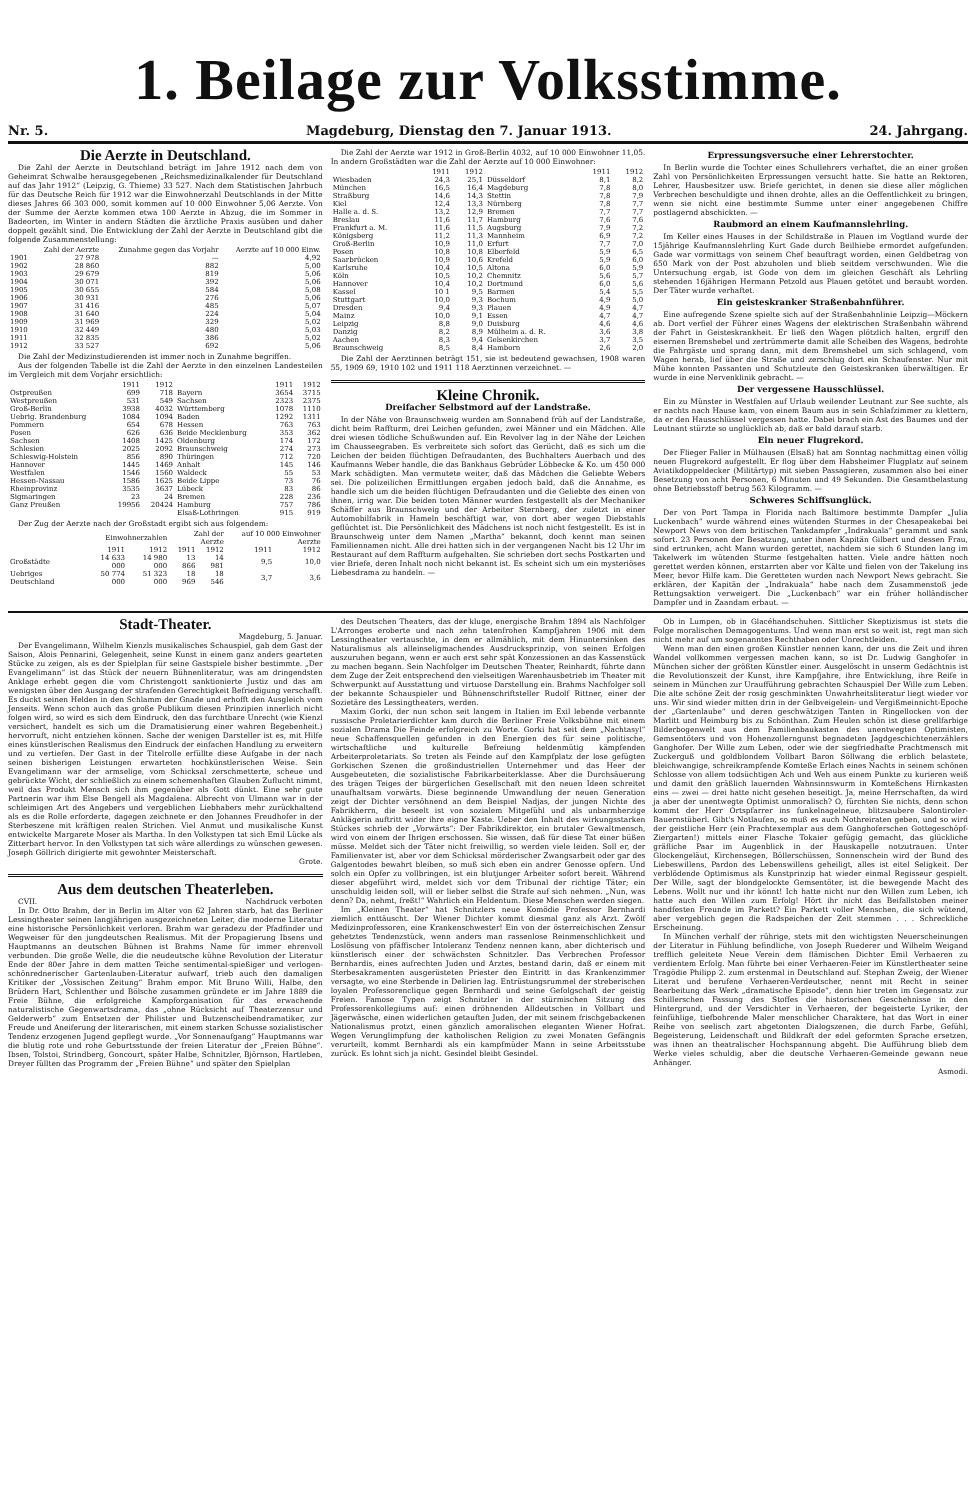1. Beilage zur Volksstimme.
Nr. 5. Magdeburg, Dienstag den 7. Januar 1913. 24. Jahrgang.
Die Aerzte in Deutschland.
Die Zahl der Aerzte in Deutschland beträgt im Jahre 1912 nach dem von Geheimrat Schwalbe herausgegebenen „Reichsmedizinalkalender für Deutschland auf das Jahr 1912“ (Leipzig, G. Thieme) 33 527. Nach dem Statistischen Jahrbuch für das Deutsche Reich für 1912 war die Einwohnerzahl Deutschlands in der Mitte dieses Jahres 66 303 000, somit kommen auf 10 000 Einwohner 5,06 Aerzte. Von der Summe der Aerzte kommen etwa 100 Aerzte in Abzug, die im Sommer in Badeorten, im Winter in andern Städten die ärztliche Praxis ausüben und daher doppelt gezählt sind. Die Entwicklung der Zahl der Aerzte in Deutschland gibt die folgende Zusammenstellung:
| | Zahl der Aerzte | Zunahme gegen das Vorjahr | Aerzte auf 10 000 Einw. |
| --- | --- | --- | --- |
| 1901 | 27 978 | — | 4,92 |
| 1902 | 28 860 | 882 | 5,00 |
| 1903 | 29 679 | 819 | 5,06 |
| 1904 | 30 071 | 392 | 5,06 |
| 1905 | 30 655 | 584 | 5,08 |
| 1906 | 30 931 | 276 | 5,06 |
| 1907 | 31 416 | 485 | 5,07 |
| 1908 | 31 640 | 224 | 5,04 |
| 1909 | 31 969 | 329 | 5,02 |
| 1910 | 32 449 | 480 | 5,03 |
| 1911 | 32 835 | 386 | 5,02 |
| 1912 | 33 527 | 692 | 5,06 |
Die Zahl der Medizinstudierenden ist immer noch in Zunahme begriffen.
Aus der folgenden Tabelle ist die Zahl der Aerzte in den einzelnen Landesteilen im Vergleich mit dem Vorjahr ersichtlich:
| | 1911 | 1912 | | 1911 | 1912 |
| --- | --- | --- | --- | --- | --- |
| Ostpreußen | 699 | 718 | Bayern | 3654 | 3715 |
| Westpreußen | 531 | 549 | Sachsen | 2323 | 2375 |
| Groß-Berlin | 3938 | 4032 | Württemberg | 1078 | 1110 |
| Uebrig. Brandenburg | 1084 | 1094 | Baden | 1292 | 1311 |
| Pommern | 654 | 678 | Hessen | 763 | 763 |
| Posen | 626 | 636 | Beide Mecklenburg | 353 | 362 |
| Sachsen | 1408 | 1425 | Oldenburg | 174 | 172 |
| Schlesien | 2025 | 2092 | Braunschweig | 274 | 273 |
| Schleswig-Holstein | 856 | 890 | Thüringen | 712 | 720 |
| Hannover | 1445 | 1469 | Anhalt | 145 | 146 |
| Westfalen | 1546 | 1560 | Waldeck | 55 | 53 |
| Hessen-Nassau | 1586 | 1625 | Beide Lippe | 73 | 76 |
| Rheinprovinz | 3535 | 3637 | Lübeck | 83 | 86 |
| Sigmaringen | 23 | 24 | Bremen | 228 | 236 |
| Ganz Preußen | 19956 | 20424 | Hamburg | 757 | 786 |
| | | | Elsaß-Lothringen | 915 | 919 |
Der Zug der Aerzte nach der Großstadt ergibt sich aus folgendem:
| | Einwohnerzahlen | | Zahl der Aerzte | | auf 10 000 Einwohner Aerzte | |
| --- | --- | --- | --- | --- | --- | --- |
| | 1911 | 1912 | 1911 | 1912 | 1911 | 1912 |
| Großstädte | 14 633 000 | 14 980 000 | 13 866 | 14 981 | 9,5 | 10,0 |
| Uebriges Deutschland | 50 774 000 | 51 323 000 | 18 969 | 18 546 | 3,7 | 3,6 |
Die Zahl der Aerzte war 1912 in Groß-Berlin 4032, auf 10 000 Einwohner 11,05. In andern Großstädten war die Zahl der Aerzte auf 10 000 Einwohner:
| | 1911 | 1912 | | 1911 | 1912 |
| --- | --- | --- | --- | --- | --- |
| Wiesbaden | 24,3 | 25,1 | Düsseldorf | 8,1 | 8,2 |
| München | 16,5 | 16,4 | Magdeburg | 7,8 | 8,0 |
| Straßburg | 14,6 | 14,3 | Stettin | 7,8 | 7,9 |
| Kiel | 12,4 | 13,3 | Nürnberg | 7,8 | 7,7 |
| Halle a. d. S. | 13,2 | 12,9 | Bremen | 7,7 | 7,7 |
| Breslau | 11,6 | 11,7 | Hamburg | 7,6 | 7,6 |
| Frankfurt a. M. | 11,6 | 11,5 | Augsburg | 7,9 | 7,2 |
| Königsberg | 11,2 | 11,3 | Mannheim | 6,9 | 7,2 |
| Groß-Berlin | 10,9 | 11,0 | Erfurt | 7,7 | 7,0 |
| Posen | 10,8 | 10,8 | Elberfeld | 5,9 | 6,5 |
| Saarbrücken | 10,9 | 10,6 | Krefeld | 5,9 | 6,0 |
| Karlsruhe | 10,4 | 10,5 | Altona | 6,0 | 5,9 |
| Köln | 10,5 | 10,2 | Chemnitz | 5,6 | 5,7 |
| Hannover | 10,4 | 10,2 | Dortmund | 6,0 | 5,6 |
| Kassel | 10 1 | 9,5 | Barmen | 5,4 | 5,5 |
| Stuttgart | 10,0 | 9,3 | Bochum | 4,9 | 5,0 |
| Dresden | 9,4 | 9,3 | Plauen | 4,9 | 4,7 |
| Mainz | 10,0 | 9,1 | Essen | 4,7 | 4,7 |
| Leipzig | 8,8 | 9,0 | Duisburg | 4,6 | 4,6 |
| Danzig | 8,2 | 8,9 | Mülheim a. d. R. | 3,6 | 3,8 |
| Aachen | 8,3 | 9,4 | Gelsenkirchen | 3,7 | 3,5 |
| Braunschweig | 8,5 | 8,4 | Hamborn | 2,6 | 2,0 |
Die Zahl der Aerztinnen beträgt 151, sie ist bedeutend gewachsen, 1908 waren 55, 1909 69, 1910 102 und 1911 118 Aerztinnen verzeichnet. —
Kleine Chronik.
Dreifacher Selbstmord auf der Landstraße.
In der Nähe von Braunschweig wurden am Sonnabend früh auf der Landstraße, dicht beim Raffturm, drei Leichen gefunden, zwei Männer und ein Mädchen. Alle drei wiesen tödliche Schußwunden auf. Ein Revolver lag in der Nähe der Leichen im Chausseegraben. Es verbreitete sich sofort das Gerücht, daß es sich um die Leichen der beiden flüchtigen Defraudanten, des Buchhalters Auerbach und des Kaufmanns Weber handle, die das Bankhaus Gebrüder Löbbecke & Ko. um 450 000 Mark schädigten. Man vermutete weiter, daß das Mädchen die Geliebte Webers sei. Die polizeilichen Ermittlungen ergaben jedoch bald, daß die Annahme, es handle sich um die beiden flüchtigen Defraudanten und die Geliebte des einen von ihnen, irrig war. Die beiden toten Männer wurden festgestellt als der Mechaniker Schäffer aus Braunschweig und der Arbeiter Sternberg, der zuletzt in einer Automobilfabrik in Hameln beschäftigt war, von dort aber wegen Diebstahls geflüchtet ist. Die Persönlichkeit des Mädchens ist noch nicht festgestellt. Es ist in Braunschweig unter dem Namen „Martha“ bekannt, doch kennt man seinen Familiennamen nicht. Alle drei hatten sich in der vergangenen Nacht bis 12 Uhr im Restaurant auf dem Raffturm aufgehalten. Sie schrieben dort sechs Postkarten und vier Briefe, deren Inhalt noch nicht bekannt ist. Es scheint sich um ein mysteriöses Liebesdrama zu handeln. —
Erpressungsversuche einer Lehrerstochter.
In Berlin wurde die Tochter eines Schullehrers verhaftet, die an einer großen Zahl von Persönlichkeiten Erpressungen versucht hatte. Sie hatte an Rektoren, Lehrer, Hausbesitzer usw. Briefe gerichtet, in denen sie diese aller möglichen Verbrechen beschuldigte und ihnen drohte, alles an die Oeffentlichkeit zu bringen, wenn sie nicht eine bestimmte Summe unter einer angegebenen Chiffre postlagernd abschickten. —
Raubmord an einem Kaufmannslehrling.
Im Keller eines Hauses in der Schildstraße in Plauen im Vogtland wurde der 15jährige Kaufmannslehrling Kurt Gade durch Beilhiebe ermordet aufgefunden. Gade war vormittags von seinem Chef beauftragt worden, einen Geldbetrag von 650 Mark von der Post abzuholen und blieb seitdem verschwunden. Wie die Untersuchung ergab, ist Gode von dem im gleichen Geschäft als Lehrling stehenden 16jährigen Hermann Petzold aus Plauen getötet und beraubt worden. Der Täter wurde verhaftet.
Ein geisteskranker Straßenbahnführer.
Eine aufregende Szene spielte sich auf der Straßenbahnlinie Leipzig—Möckern ab. Dort verfiel der Führer eines Wagens der elektrischen Straßenbahn während der Fahrt in Geisteskrankheit. Er ließ den Wagen plötzlich halten, ergriff den eisernen Bremshebel und zertrümmerte damit alle Scheiben des Wagens, bedrohte die Fahrgäste und sprang dann, mit dem Bremshebel um sich schlagend, vom Wagen herab, lief über die Straße und zerschlug dort ein Schaufenster. Nur mit Mühe konnten Passanten und Schutzleute den Geisteskranken überwältigen. Er wurde in eine Nervenklinik gebracht. —
Der vergessene Hausschlüssel.
Ein zu Münster in Westfalen auf Urlaub weilender Leutnant zur See suchte, als er nachts nach Hause kam, von einem Baum aus in sein Schlafzimmer zu klettern, da er den Hausschlüssel vergessen hatte. Dabei brach ein Ast des Baumes und der Leutnant stürzte so unglücklich ab, daß er bald darauf starb.
Ein neuer Flugrekord.
Der Flieger Faller in Mülhausen (Elsaß) hat am Sonntag nachmittag einen völlig neuen Flugrekord aufgestellt. Er flog über dem Habsheimer Flugplatz auf seinem Aviatikdoppeldecker (Militärtyp) mit sieben Passagieren, zusammen also bei einer Besetzung von acht Personen, 6 Minuten und 49 Sekunden. Die Gesamtbelastung ohne Betriebsstoff betrug 563 Kilogramm. —
Schweres Schiffsunglück.
Der von Port Tampa in Florida nach Baltimore bestimmte Dampfer „Julia Luckenbach“ wurde während eines wütenden Sturmes in der Chesapeakebai bei Newport News von dem britischen Tankdampfer „Indrakuala“ gerammt und sank sofort. 23 Personen der Besatzung, unter ihnen Kapitän Gilbert und dessen Frau, sind ertrunken, acht Mann wurden gerettet, nachdem sie sich 6 Stunden lang im Takelwerk im wütenden Sturme festgehalten hatten. Viele andre hätten noch gerettet werden können, erstarrten aber vor Kälte und fielen von der Takelung ins Meer, bevor Hilfe kam. Die Geretteten wurden nach Newport News gebracht. Sie erklären, der Kapitän der „Indrakuala“ habe nach dem Zusammenstoß jede Rettungsaktion verweigert. Die „Luckenbach“ war ein früher holländischer Dampfer und in Zaandam erbaut. —
Stadt-Theater.
Magdeburg, 5. Januar.
Der Evangelimann, Wilhelm Kienzls musikalisches Schauspiel, gab dem Gast der Saison, Alois Pennarini, Gelegenheit, seine Kunst in einem ganz anders gearteten Stücke zu zeigen, als es der Spielplan für seine Gastspiele bisher bestimmte. „Der Evangelimann“ ist das Stück der neuern Bühnenliteratur, was am dringendsten Anklage erhebt gegen die vom Christengott sanktionierte Justiz und das am wenigsten über den Ausgang der strafenden Gerechtigkeit Befriedigung verschafft. Es duckt seinen Helden in den Schlamm der Gnade und erhofft den Ausgleich vom Jenseits. Wenn schon auch das große Publikum diesen Prinzipien innerlich nicht folgen wird, so wird es sich dem Eindruck, den das furchtbare Unrecht (wie Kienzl versichert, handelt es sich um die Dramatisierung einer wahren Begebenheit.) hervorruft, nicht entziehen können. Sache der wenigen Darsteller ist es, mit Hilfe eines künstlerischen Realismus den Eindruck der einfachen Handlung zu erweitern und zu vertiefen. Der Gast in der Titelrolle erfüllte diese Aufgabe in der nach seinen bisherigen Leistungen erwarteten hochkünstlerischen Weise. Sein Evangelimann war der armselige, vom Schicksal zerschmetterte, scheue und gebrückte Wicht, der schließlich zu einem schemenhaften Glauben Zuflucht nimmt, weil das Produkt Mensch sich ihm gegenüber als Gott dünkt. Eine sehr gute Partnerin war ihm Else Bengell als Magdalena. Albrecht von Ulmann war in der schleimigen Art des Angebers und vergeblichen Liebhabers mehr zurückhaltend als es die Rolle erforderte, dagegen zeichnete er den Johannes Freudhofer in der Sterbeszene mit kräftigen realen Strichen. Viel Anmut und musikalische Kunst entwickelte Margarete Moser als Martha. In den Volkstypen tat sich Emil Lücke als Zitterbart hervor. In den Volkstypen tat sich wäre allerdings zu wünschen gewesen. Joseph Göllrich dirigierte mit gewohnter Meisterschaft.
Grote.
Aus dem deutschen Theaterleben.
CVII. Nachdruck verboten
In Dr. Otto Brahm, der in Berlin im Alter von 62 Jahren starb, hat das Berliner Lessingtheater seinen langjährigen ausgezeichneten Leiter, die moderne Literatur eine historische Persönlichkeit verloren. Brahm war geradezu der Pfadfinder und Wegweiser für den jungdeutschen Realismus. Mit der Propagierung Ibsens und Hauptmanns an deutschen Bühnen ist Brahms Name für immer ehrenvoll verbunden. Die große Welle, die die neudeutsche kühne Revolution der Literatur Ende der 80er Jahre in dem matten Teiche sentimental-spießiger und verlogen-schönrednerischer Gartenlauben-Literatur aufwarf, trieb auch den damaligen Kritiker der „Vossischen Zeitung“ Brahm empor. Mit Bruno Willi, Halbe, den Brüdern Hart, Schlenther und Bölsche zusammen gründete er im Jahre 1889 die Freie Bühne, die erfolgreiche Kampforganisation für das erwachende naturalistische Gegenwartsdrama, das „ohne Rücksicht auf Theaterzensur und Gelderwerb“ zum Entsetzen der Philister und Butzenscheibendramatiker, zur Freude und Aneiferung der literarischen, mit einem starken Schusse sozialistischer Tendenz erzogenen Jugend gepflegt wurde. „Vor Sonnenaufgang“ Hauptmanns war die blutig rote und rohe Geburtsstunde der freien Literatur der „Freien Bühne“. Ibsen, Tolstoi, Strindberg, Goncourt, später Halbe, Schnitzler, Björnson, Hartleben, Dreyer füllten das Programm der „Freien Bühne“ und später den Spielplan
des Deutschen Theaters, das der kluge, energische Brahm 1894 als Nachfolger L'Arronges eroberte und nach zehn tatenfrohen Kampfjahren 1906 mit dem Lessingtheater vertauschte, in dem er allmählich, mit dem Hinuntersinken des Naturalismus als alleinseligmachendes Ausdrucksprinzip, von seinen Erfolgen auszuruhen begann, wenn er auch erst sehr spät Konzessionen an das Kassenstück zu machen begann. Sein Nachfolger im Deutschen Theater, Reinhardt, führte dann dem Zuge der Zeit entsprechend den vielseitigen Warenhausbetrieb im Theater mit Schwerpunkt auf Ausstattung und virtuose Darstellung ein. Brahms Nachfolger soll der bekannte Schauspieler und Bühnenschriftsteller Rudolf Rittner, einer der Sozietäre des Lessingtheaters, werden.
Maxim Gorki, der nun schon seit langem in Italien im Exil lebende verbannte russische Proletarierdichter kam durch die Berliner Freie Volksbühne mit einem sozialen Drama Die Feinde erfolgreich zu Worte. Gorki hat seit dem „Nachtasyl“ neue Schaffensquellen gefunden in den Energien des für seine politische, wirtschaftliche und kulturelle Befreiung heldenmütig kämpfenden Arbeiterproletariats. So treten als Feinde auf den Kampfplatz der lose gefügten Gorkischen Szenen die großindustriellen Unternehmer und das Heer der Ausgebeuteten, die sozialistische Fabrikarbeiterklasse. Aber die Durchsäuerung des trägen Teiges der bürgerlichen Gesellschaft mit den neuen Ideen schreitet unaufhaltsam vorwärts. Diese beginnende Umwandlung der neuen Generation zeigt der Dichter versöhnend an dem Beispiel Nadjas, der jungen Nichte des Fabrikherrn, die beseelt ist von sozialem Mitgefühl und als unbarmherzige Anklägerin auftritt wider ihre eigne Kaste. Ueber den Inhalt des wirkungsstarken Stückes schrieb der „Vorwärts“: Der Fabrikdirektor, ein brutaler Gewaltmensch, wird von einem der Ihrigen erschossen. Sie wissen, daß für diese Tat einer büßen müsse. Meldet sich der Täter nicht freiwillig, so werden viele leiden. Soll er, der Familienvater ist, aber vor dem Schicksal mörderischer Zwangsarbeit oder gar des Galgentodes bewahrt bleiben, so muß sich eben ein andrer Genosse opfern. Und solch ein Opfer zu vollbringen, ist ein blutjunger Arbeiter sofort bereit. Während dieser abgeführt wird, meldet sich vor dem Tribunal der richtige Täter; ein unschuldig leiden soll, will er lieber selbst die Strafe auf sich nehmen. „Nun, was denn? Da, nehmt, freßt!“ Wahrlich ein Heldentum. Diese Menschen werden siegen.
Im „Kleinen Theater“ hat Schnitzlers neue Komödie Professor Bernhardi ziemlich enttäuscht. Der Wiener Dichter kommt diesmal ganz als Arzt. Zwölf Medizinprofessoren, eine Krankenschwester! Ein von der österreichischen Zensur gehetztes Tendenzstück, wenn anders man rassenlose Reinmenschlichkeit und Loslösung von pfäffischer Intoleranz Tendenz nennen kann, aber dichterisch und künstlerisch einer der schwächsten Schnitzler. Das Verbrechen Professor Bernhardis, eines aufrechten Juden und Arztes, bestand darin, daß er einem mit Sterbesakramenten ausgerüsteten Priester den Eintritt in das Krankenzimmer versagte, wo eine Sterbende in Delirien lag. Entrüstungsrummel der streberischen loyalen Professorenclique gegen Bernhardi und seine Gefolgschaft der geistig Freien. Famose Typen zeigt Schnitzler in der stürmischen Sitzung des Professorenkollegiums auf: einen dröhnenden Alldeutschen in Vollbart und Jägerwäsche, einen widerlichen getauften Juden, der mit seinem frischgebackenen Nationalismus protzt, einen gänzlich amoralischen eleganten Wiener Hofrat. Wegen Verunglimpfung der katholischen Religion zu zwei Monaten Gefängnis verurteilt, kommt Bernhardi als ein kampfmüder Mann in seine Arbeitsstube zurück. Es lohnt sich ja nicht. Gesindel bleibt Gesindel.
Ob in Lumpen, ob in Glacéhandschuhen. Sittlicher Skeptizismus ist stets die Folge moralischen Demagogentums. Und wenn man erst so weit ist, regt man sich nicht mehr auf um sogenanntes Rechthaben oder Unrechtleiden.
Wenn man den einen großen Künstler nennen kann, der uns die Zeit und ihren Wandel vollkommen vergessen machen kann, so ist Dr. Ludwig Ganghofer in München sicher der größten Künstler einer. Ausgelöscht in unserm Gedächtnis ist die Revolutionszeit der Kunst, ihre Kampfjahre, ihre Entwicklung, ihre Reife in seinem in München zur Uraufführung gebrachten Schauspiel Der Wille zum Leben. Die alte schöne Zeit der rosig geschminkten Unwahrheitsliteratur liegt wieder vor uns. Wir sind wieder mitten drin in der Gelbveigelein- und Vergißmeinnicht-Epoche der „Gartenlaube“ und deren geschwätzigen Tanten in Ringellocken von der Marlitt und Heimburg bis zu Schönthan. Zum Heulen schön ist diese grellfarbige Bilderbogenwelt aus dem Familienbaukasten des unentwegten Optimisten, Gemsentöters und von Hohenzollerngunst begnadeten Jagdgeschichtenerzählers Ganghofer. Der Wille zum Leben, oder wie der siegfriedhafte Prachtmensch mit Zuckerguß und goldblondem Vollbart Baron Söllwang die erblich belastete, bleichwangige, schreikrampfende Komteße Erlach eines Nachts in seinem schönen Schlosse von allem todsüchtigen Ach und Weh aus einem Punkte zu kurieren weiß und damit den gräßlich lauernden Wahnsinnswurm in Komteßchens Hirnkasten eins — zwei — drei hatte nicht gesehen beseitigt. Ja, meine Herrschaften, da wird ja aber der unentwegte Optimist unmoralisch? O, fürchten Sie nichts, denn schon kommt der Herr Ortspfarrer ins funkelnagelneue, blitzsaubere Salontiroler-Bauernstüberl. Gibt's Notlaufen, so muß es auch Nothreiraten geben, und so wird der geistliche Herr (ein Prachtexemplar aus dem Ganghoferschen Gottegeschöpf-Ziergarten!) mittels einer Flasche Tokaier gefügig gemacht, das glückliche gräfliche Paar im Augenblick in der Hauskapelle notzutrauen. Unter Glockengeläut, Kirchensegen, Böllerschüssen, Sonnenschein wird der Bund des Liebeswillens, Pardon des Lebenswillens geheiligt, alles ist eitel Seligkeit. Der verblödende Optimismus als Kunstprinzip hat wieder einmal Regisseur gespielt. Der Wille, sagt der blondgelockte Gemsentöter, ist die bewegende Macht des Lebens. Wollt nur und ihr könnt! Ich hatte nicht nur den Willen zum Leben, ich hatte auch den Willen zum Erfolg! Hört ihr nicht das Beifallstoben meiner handfesten Freunde im Parkett? Ein Parkett voller Menschen, die sich wütend, aber vergeblich gegen die Radspeichen der Zeit stemmen . . . Schreckliche Erscheinung.
In München verhalf der rührige, stets mit den wichtigsten Neuerscheinungen der Literatur in Fühlung befindliche, von Joseph Ruederer und Wilhelm Weigand trefflich geleitete Neue Verein dem flämischen Dichter Emil Verhaeren zu verdientem Erfolg. Man führte bei einer Verhaeren-Feier im Künstlertheater seine Tragödie Philipp 2. zum erstenmal in Deutschland auf. Stephan Zweig, der Wiener Literat und berufene Verhaeren-Verdeutscher, nennt mit Recht in seiner Bearbeitung das Werk „dramatische Episode“, denn hier treten im Gegensatz zur Schillerschen Fassung des Stoffes die historischen Geschehnisse in den Hintergrund, und der Versdichter in Verhaeren, der begeisterte Lyriker, der feinfühlige, tiefbohrende Maler menschlicher Charaktere, hat das Wort in einer Reihe von seelisch zart abgetonten Dialogszenen, die durch Farbe, Gefühl, Begeisterung, Leidenschaft und Bildkraft der edel geformten Sprache ersetzen, was ihnen an theatralischer Hochspannung abgeht. Die Aufführung blieb dem Werke vieles schuldig, aber die deutsche Verhaeren-Gemeinde gewann neue Anhänger.
Asmodi.